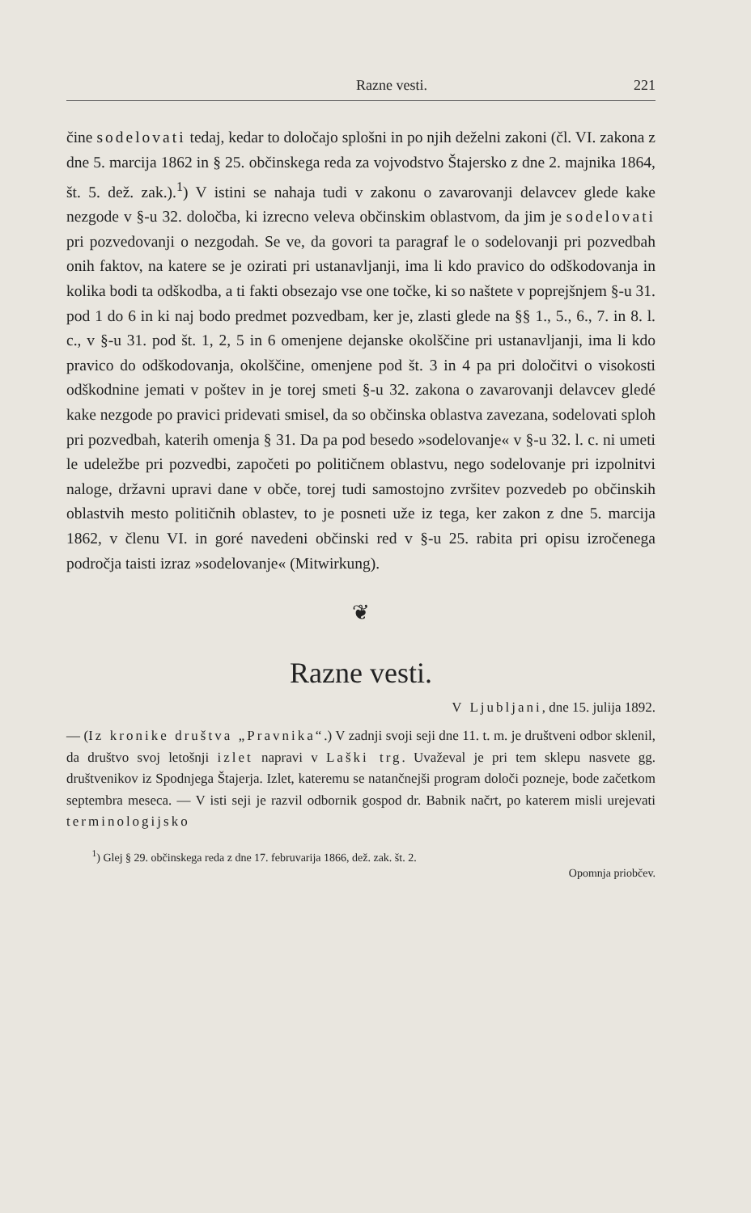Razne vesti. 221
čine sodelovati tedaj, kedar to določajo splošni in po njih deželni zakoni (čl. VI. zakona z dne 5. marcija 1862 in § 25. občinskega reda za vojvodstvo Štajersko z dne 2. majnika 1864, št. 5. dež. zak.).<sup>1</sup>) V istini se nahaja tudi v zakonu o zavarovanji delavcev glede kake nezgode v §-u 32. določba, ki izrecno veleva občinskim oblastvom, da jim je sodelovati pri pozvedovanji o nezgodah. Se ve, da govori ta paragraf le o sodelovanji pri pozvedbah onih faktov, na katere se je ozirati pri ustanavljanji, ima li kdo pravico do odškodovanja in kolika bodi ta odškodba, a ti fakti obsezajo vse one točke, ki so naštete v poprejšnjem §-u 31. pod 1 do 6 in ki naj bodo predmet pozvedbam, ker je, zlasti glede na §§ 1., 5., 6., 7. in 8. l. c., v §-u 31. pod št. 1, 2, 5 in 6 omenjene dejanske okolščine pri ustanavljanji, ima li kdo pravico do odškodovanja, okolščine, omenjene pod št. 3 in 4 pa pri določitvi o visokosti odškodnine jemati v poštev in je torej smeti §-u 32. zakona o zavarovanji delavcev gledé kake nezgode po pravici pridevati smisel, da so občinska oblastva zavezana, sodelovati sploh pri pozvedbah, katerih omenja § 31. Da pa pod besedo »sodelovanje« v §-u 32. l. c. ni umeti le udeležbe pri pozvedbi, započeti po političnem oblastvu, nego sodelovanje pri izpolnitvi naloge, državni upravi dane v obče, torej tudi samostojno zvršitev pozvedeb po občinskih oblastvih mesto političnih oblastev, to je posneti uže iz tega, ker zakon z dne 5. marcija 1862, v členu VI. in goré navedeni občinski red v §-u 25. rabita pri opisu izročenega področja taisti izraz »sodelovanje« (Mitwirkung).
❦
Razne vesti.
V Ljubljani, dne 15. julija 1892.
— (Iz kronike društva „Pravnika“.) V zadnji svoji seji dne 11. t. m. je društveni odbor sklenil, da društvo svoj letošnji izlet napravi v Laški trg. Uvaževal je pri tem sklepu nasvete gg. društvenikov iz Spodnjega Štajerja. Izlet, kateremu se natančnejši program določi pozneje, bode začetkom septembra meseca. — V isti seji je razvil odbornik gospod dr. Babnik načrt, po katerem misli urejevati terminologijsko
<sup>1</sup>) Glej § 29. občinskega reda z dne 17. februvarija 1866, dež. zak. št. 2.
Opomnja priobčev.